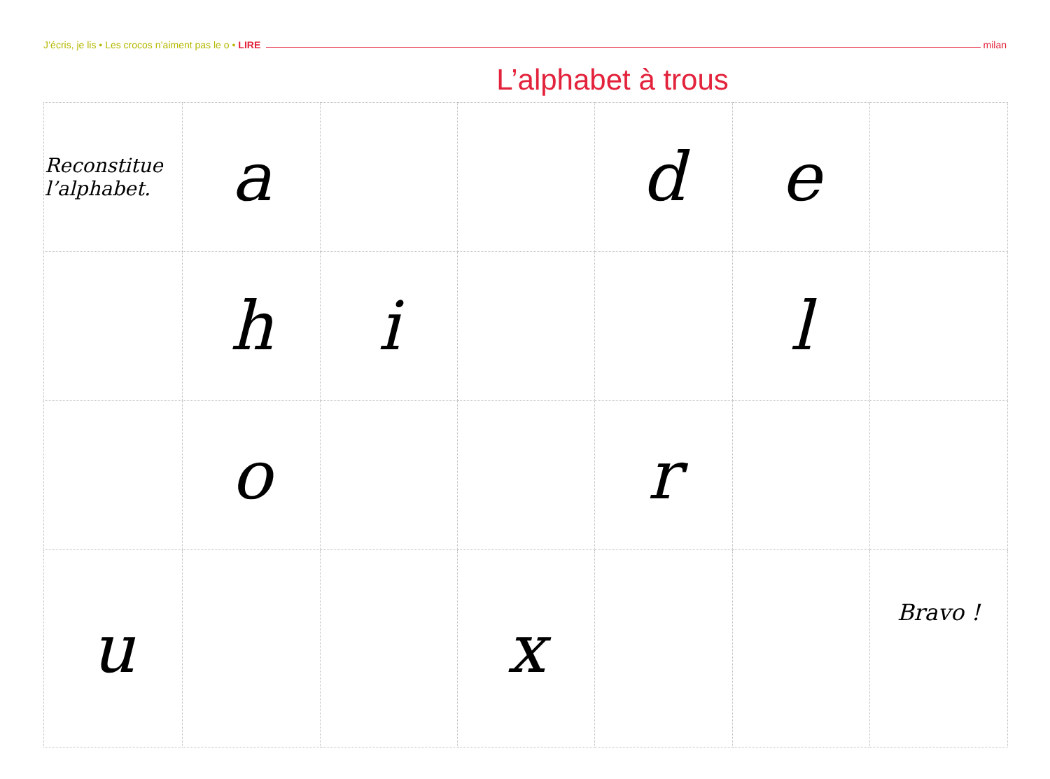J’écris, je lis • Les crocos n’aiment pas le o • LIRE milan
L’alphabet à trous
| Reconstitue l’alphabet. | a | | | d | e | |
| | h | i | | | l | |
| | o | | | r | | |
| u | | | x | | | Bravo ! |